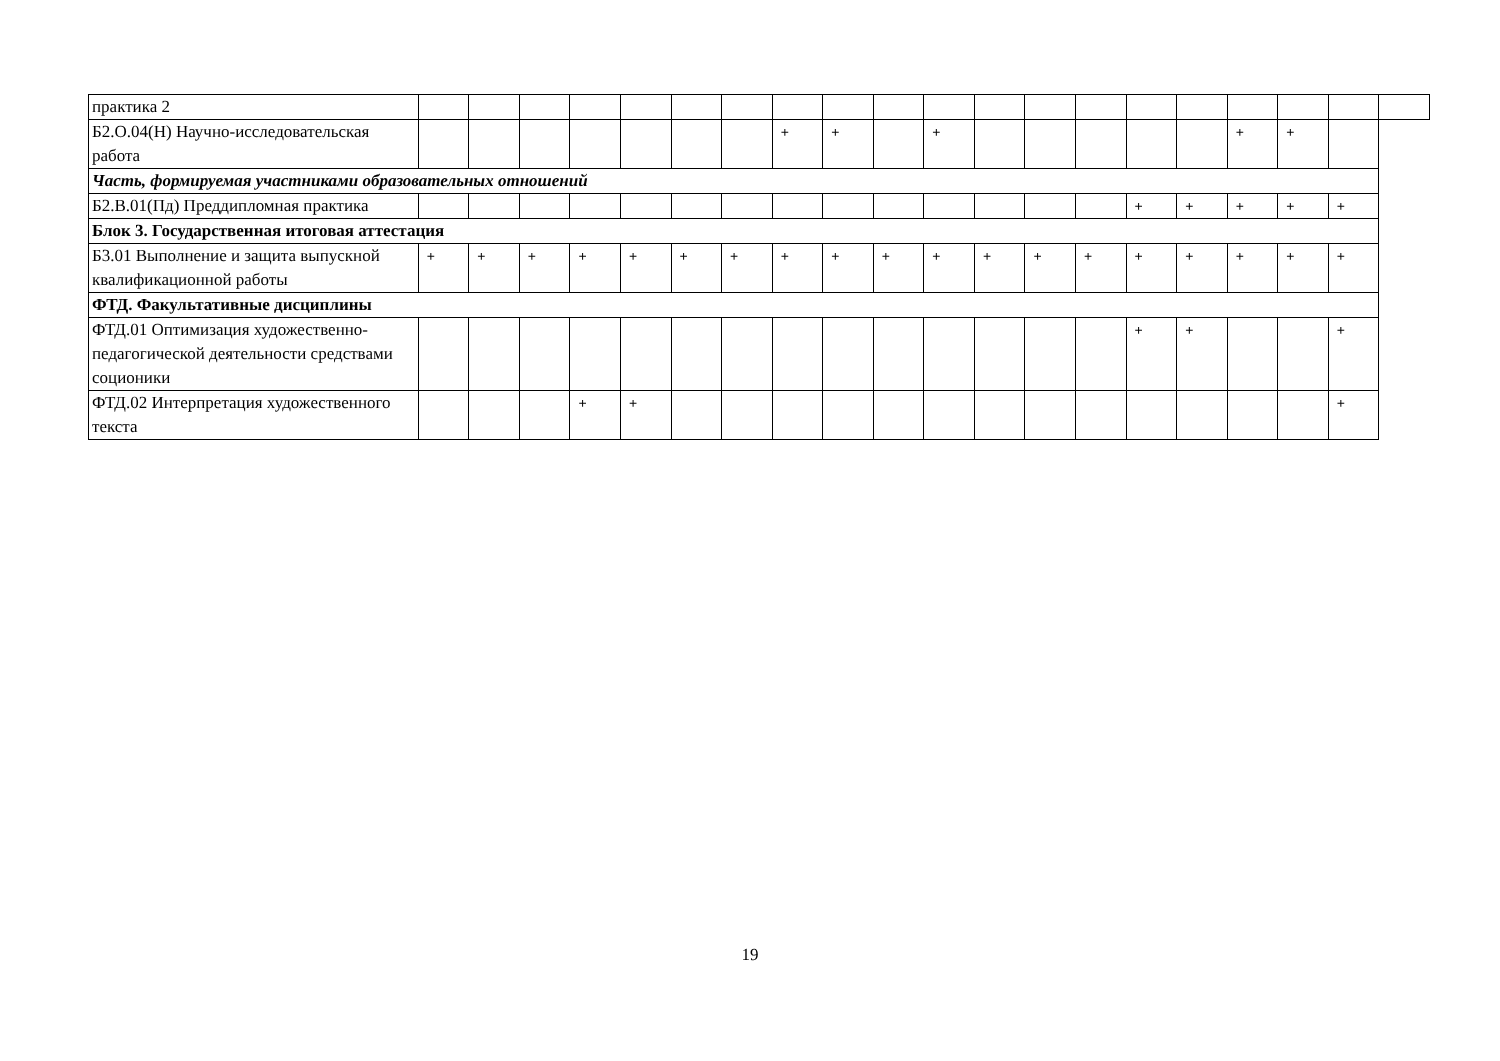| практика 2 | | | | | | | | | | | | | | | | | | | | |
| Б2.О.04(Н) Научно-исследовательская работа | | | | | | | | + | + | | + | | | | | | + | + | | |
| Часть, формируемая участниками образовательных отношений | | | | | | | | | | | | | | | | | | | | |
| Б2.В.01(Пд) Преддипломная практика | | | | | | | | | | | | | | | + | + | + | + | + | |
| Блок 3. Государственная итоговая аттестация | | | | | | | | | | | | | | | | | | | | |
| Б3.01 Выполнение и защита выпускной квалификационной работы | + | + | + | + | + | + | + | + | + | + | + | + | + | + | + | + | + | + | + | |
| ФТД. Факультативные дисциплины | | | | | | | | | | | | | | | | | | | | |
| ФТД.01 Оптимизация художественно-педагогической деятельности средствами соционики | | | | | | | | | | | | | | | + | + | | | + | |
| ФТД.02 Интерпретация художественного текста | | | | + | + | | | | | | | | | | | | | | + | |
19